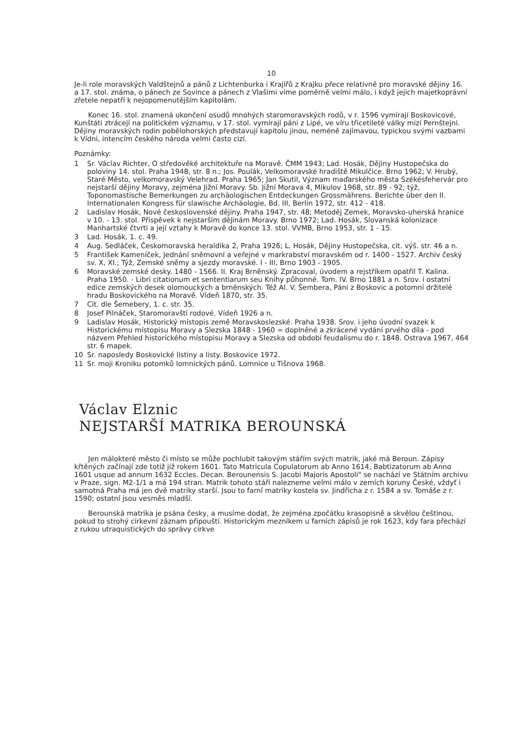10
Je-li role moravských Valdštejnů a pánů z Lichtenburka i Krajířů z Krajku přece relativně pro moravské dějiny 16. a 17. stol. známa, o pánech ze Sovince a pánech z Vlašimi víme poměrně velmi málo, i když jejich majetkoprávní zřetele nepatří k nejopomenutějším kapitolám.
Konec 16. stol. znamená ukončení osudů mnohých staromoravských rodů, v r. 1596 vymírají Boskovicové, Kunštáti ztrácejí na politickém významu, v 17. stol. vymírají páni z Lipé, ve víru třicetileté války mizí Pernštejni. Dějiny moravských rodin pobělohorských představují kapitolu jinou, neméně zajímavou, typickou svými vazbami k Vídni, intencím českého národa velmi často cizí.
Poznámky:
1 Sr. Václav Richter, O středověké architektuře na Moravě. ČMM 1943; Lad. Hosák, Dějiny Hustopečska do poloviny 14. stol. Praha 1948, str. 8 n.; Jos. Poulák, Velkomoravské hradiště Mikulčice. Brno 1962; V. Hrubý, Staré Město, velkomoravský Velehrad. Praha 1965; Jan Skutil, Význam maďarského města Székésfehervár pro nejstarší dějiny Moravy, zejména Jižní Moravy. Sb. Jižní Morava 4, Mikulov 1968, str. 89 - 92; týž, Toponomastische Bemerkungen zu archäologischen Entdeckungen Grossmährens. Berichte über den II. Internationalen Kongress für slawische Archäologie, Bd. III, Berlin 1972, str. 412 - 418.
2 Ladislav Hosák, Nové československé dějiny. Praha 1947, str. 48; Metoděj Zemek, Moravsko-uherská hranice v 10. - 13. stol. Příspěvek k nejstarším dějinám Moravy. Brno 1972; Lad. Hosák, Slovanská kolonizace Manhartské čtvrti a její vztahy k Moravě do konce 13. stol. VVMB, Brno 1953, str. 1 - 15.
3 Lad. Hosák, 1. c. 49.
4 Aug. Sedláček, Českomoravská heraldika 2, Praha 1926; L. Hosák, Dějiny Hustopečska, cit. výš. str. 46 a n.
5 František Kameníček, Jednání sněmovní a veřejné v markrabství moravském od r. 1400 - 1527. Archiv český sv. X, XI.; Týž, Zemské sněmy a sjezdy moravské. I - III, Brno 1903 - 1905.
6 Moravské zemské desky. 1480 - 1566. II. Kraj Brněnský. Zpracoval, úvodem a rejstříkem opatřil T. Kalina. Praha 1950. - Libri citationum et sententiarum seu Knihy půhonné. Tom. IV. Brno 1881 a n. Srov. i ostatní edice zemských desek olomouckých a brněnských. Též Al. V. Šembera, Páni z Boskovic a potomní držitelé hradu Boskovického na Moravě. Vídeň 1870, str. 35.
7 Cit. dle Šemebery, 1. c. str. 35.
8 Josef Pilnáček, Staromoravští rodové. Vídeň 1926 a n.
9 Ladislav Hosák, Historický místopis země Moravskoslezské. Praha 1938. Srov. i jeho úvodní svazek k Historickému místopisu Moravy a Slezska 1848 - 1960 = doplněné a zkrácené vydání prvého díla - pod názvem Přehled historického místopisu Moravy a Slezska od období feudalismu do r. 1848. Ostrava 1967, 464 str. 6 mapek.
10 Sr. naposledy Boskovické listiny a listy. Boskovice 1972.
11 Sr. moji Kroniku potomků lomnických pánů. Lomnice u Tišnova 1968.
Václav Elznic
NEJSTARŠÍ MATRIKA BEROUNSKÁ
Jen málokteré město či místo se může pochlubit takovým stářím svých matrik, jaké má Beroun. Zápisy křtěných začínají zde totiž již rokem 1601. Tato Matricula Copulatorum ab Anno 1614, Babtizatorum ab Anno 1601 usque ad annum 1632 Eccles. Decan. Berounensis S. Jacobi Majoris Apostoli" se nachází ve Státním archivu v Praze, sign. M2-1/1 a má 194 stran. Matrik tohoto stáří nalezneme velmi málo v zemích koruny České, vždyť i samotná Praha má jen dvě matriky starší. Jsou to farní matriky kostela sv. Jindřicha z r. 1584 a sv. Tomáše z r. 1590; ostatní jsou vesměs mladší.
Berounská matrika je psána česky, a musíme dodat, že zejména zpočátku krasopisně a skvělou češtinou, pokud to strohý církevní záznam připouští. Historickým mezníkem u farních zápisů je rok 1623, kdy fara přechází z rukou utraquistických do správy církve